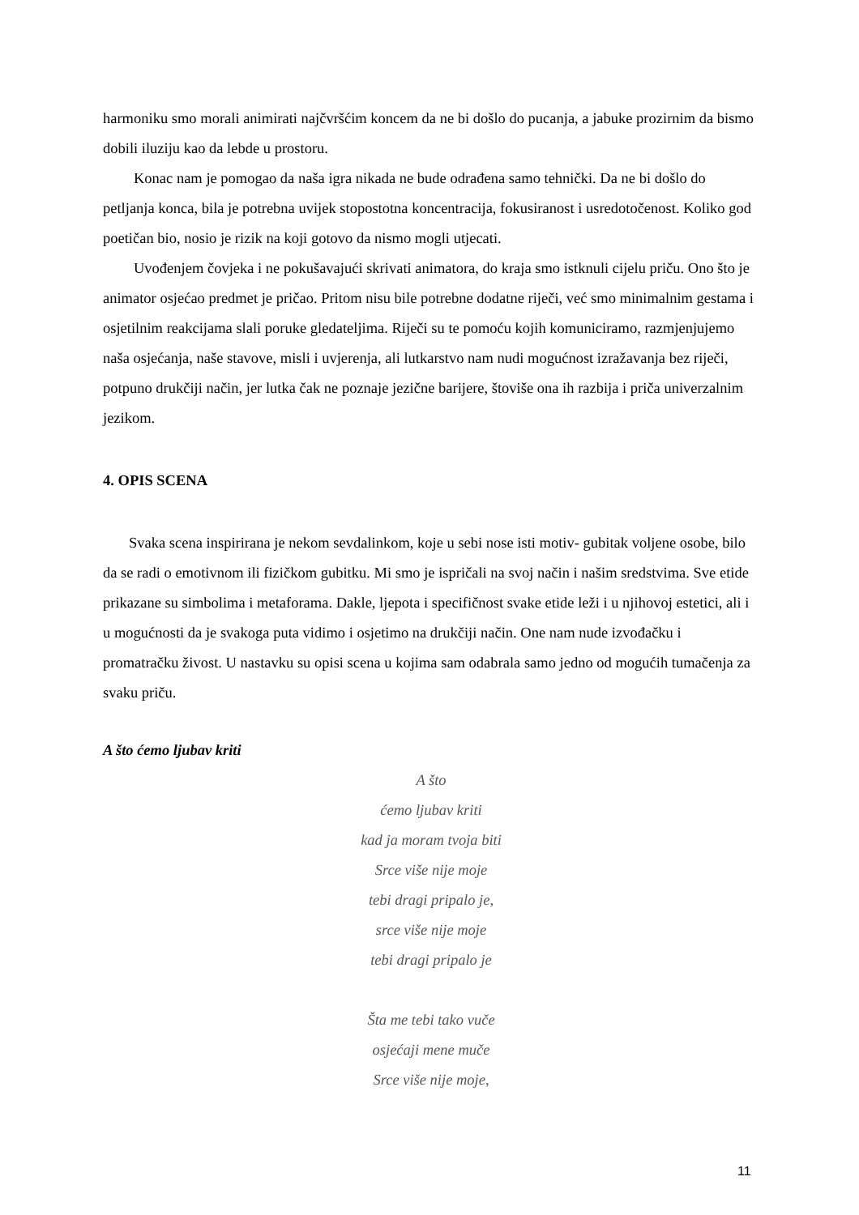harmoniku smo morali animirati najčvršćim koncem da ne bi došlo do pucanja, a jabuke prozirnim da bismo dobili iluziju kao da lebde u prostoru.
Konac nam je pomogao da naša igra nikada ne bude odrađena samo tehnički. Da ne bi došlo do petljanja konca, bila je potrebna uvijek stopostotna koncentracija, fokusiranost i usredotočenost. Koliko god poetičan bio, nosio je rizik na koji gotovo da nismo mogli utjecati.
Uvođenjem čovjeka i ne pokušavajući skrivati animatora, do kraja smo istknuli cijelu priču. Ono što je animator osjećao predmet je pričao. Pritom nisu bile potrebne dodatne riječi, već smo minimalnim gestama i osjetilnim reakcijama slali poruke gledateljima. Riječi su te pomoću kojih komuniciramo, razmjenjujemo naša osjećanja, naše stavove, misli i uvjerenja, ali lutkarstvo nam nudi mogućnost izražavanja bez riječi, potpuno drukčiji način, jer lutka čak ne poznaje jezične barijere, štoviše ona ih razbija i priča univerzalnim jezikom.
4. OPIS SCENA
Svaka scena inspirirana je nekom sevdalinkom, koje u sebi nose isti motiv- gubitak voljene osobe, bilo da se radi o emotivnom ili fizičkom gubitku. Mi smo je ispričali na svoj način i našim sredstvima. Sve etide prikazane su simbolima i metaforama. Dakle, ljepota i specifičnost svake etide leži i u njihovoj estetici, ali i u mogućnosti da je svakoga puta vidimo i osjetimo na drukčiji način. One nam nude izvođačku i promatračku živost. U nastavku su opisi scena u kojima sam odabrala samo jedno od mogućih tumačenja za svaku priču.
A što ćemo ljubav kriti
A što
ćemo ljubav kriti
kad ja moram tvoja biti
Srce više nije moje
tebi dragi pripalo je,
srce više nije moje
tebi dragi pripalo je
Šta me tebi tako vuče
osjećaji mene muče
Srce više nije moje,
11